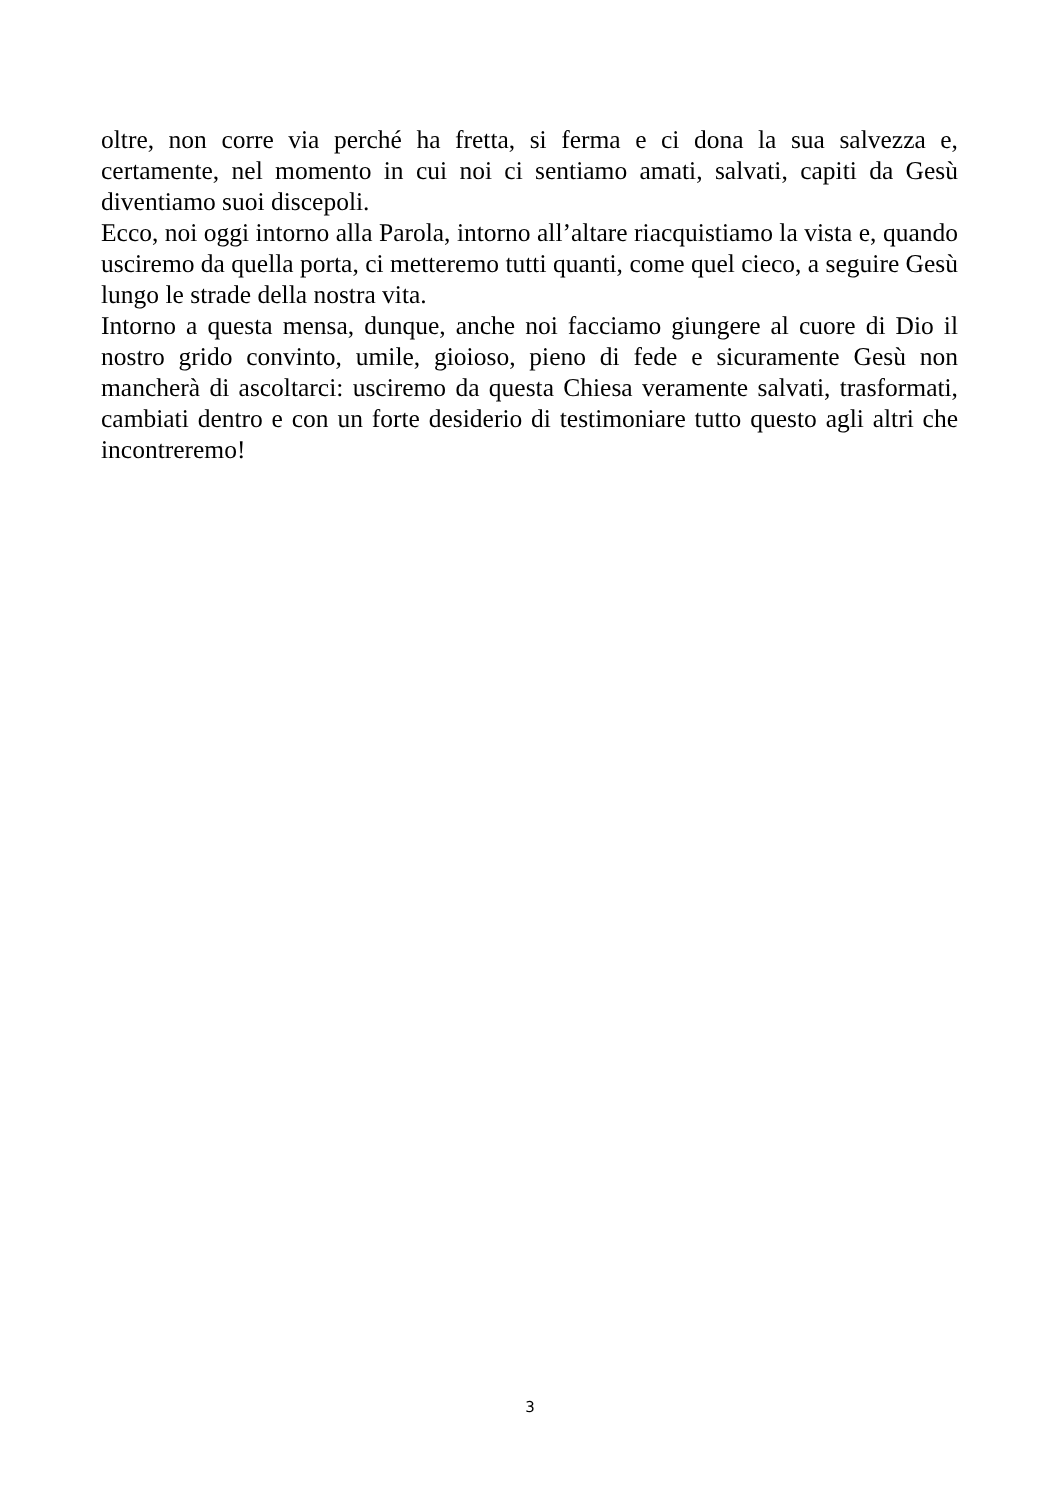oltre, non corre via perché ha fretta, si ferma e ci dona la sua salvezza e, certamente, nel momento in cui noi ci sentiamo amati, salvati, capiti da Gesù diventiamo suoi discepoli.
Ecco, noi oggi intorno alla Parola, intorno all’altare riacquistiamo la vista e, quando usciremo da quella porta, ci metteremo tutti quanti, come quel cieco, a seguire Gesù lungo le strade della nostra vita.
Intorno a questa mensa, dunque, anche noi facciamo giungere al cuore di Dio il nostro grido convinto, umile, gioioso, pieno di fede e sicuramente Gesù non mancherà di ascoltarci: usciremo da questa Chiesa veramente salvati, trasformati, cambiati dentro e con un forte desiderio di testimoniare tutto questo agli altri che incontreremo!
3